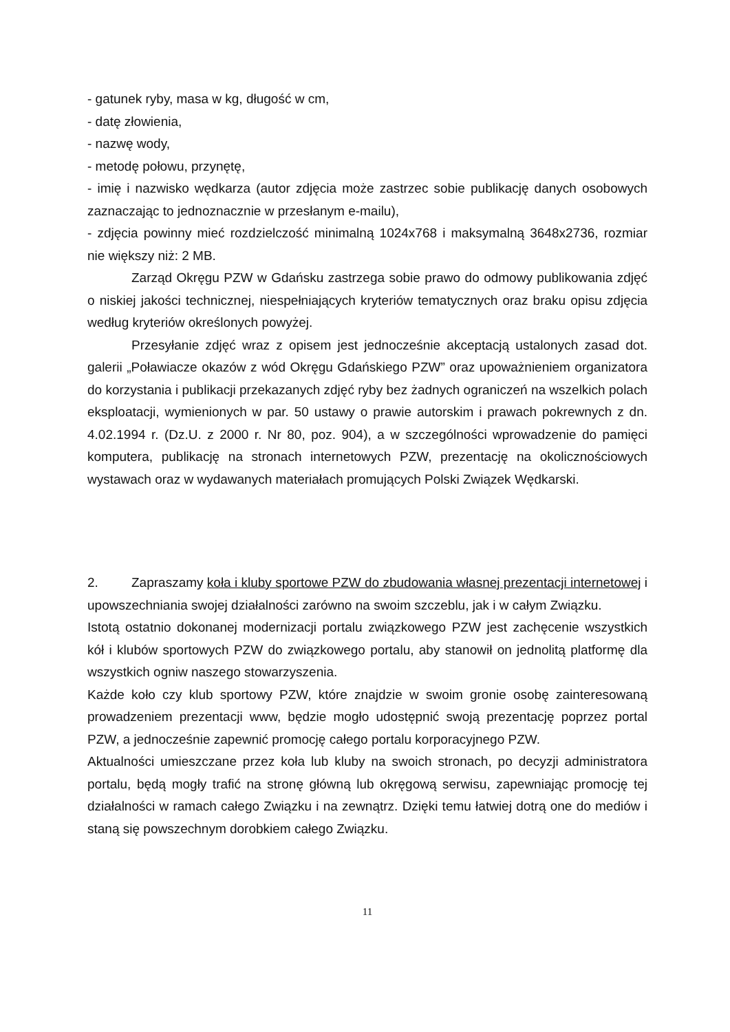- gatunek ryby, masa w kg, długość w cm,
- datę złowienia,
- nazwę wody,
- metodę połowu, przynętę,
- imię i nazwisko wędkarza (autor zdjęcia może zastrzec sobie publikację danych osobowych zaznaczając to jednoznacznie w przesłanym e-mailu),
- zdjęcia powinny mieć rozdzielczość minimalną 1024x768 i maksymalną 3648x2736, rozmiar nie większy niż: 2 MB.
Zarząd Okręgu PZW w Gdańsku zastrzega sobie prawo do odmowy publikowania zdjęć o niskiej jakości technicznej, niespełniających kryteriów tematycznych oraz braku opisu zdjęcia według kryteriów określonych powyżej.
Przesyłanie zdjęć wraz z opisem jest jednocześnie akceptacją ustalonych zasad dot. galerii „Poławiacze okazów z wód Okręgu Gdańskiego PZW” oraz upoważnieniem organizatora do korzystania i publikacji przekazanych zdjęć ryby bez żadnych ograniczeń na wszelkich polach eksploatacji, wymienionych w par. 50 ustawy o prawie autorskim i prawach pokrewnych z dn. 4.02.1994 r. (Dz.U. z 2000 r. Nr 80, poz. 904), a w szczególności wprowadzenie do pamięci komputera, publikację na stronach internetowych PZW, prezentację na okolicznościowych wystawach oraz w wydawanych materiałach promujących Polski Związek Wędkarski.
2. Zapraszamy koła i kluby sportowe PZW do zbudowania własnej prezentacji internetowej i upowszechniania swojej działalności zarówno na swoim szczeblu, jak i w całym Związku.
Istotą ostatnio dokonanej modernizacji portalu związkowego PZW jest zachęcenie wszystkich kół i klubów sportowych PZW do związkowego portalu, aby stanowił on jednolitą platformę dla wszystkich ogniw naszego stowarzyszenia.
Każde koło czy klub sportowy PZW, które znajdzie w swoim gronie osobę zainteresowaną prowadzeniem prezentacji www, będzie mogło udostępnić swoją prezentację poprzez portal PZW, a jednocześnie zapewnić promocję całego portalu korporacyjnego PZW.
Aktualności umieszczane przez koła lub kluby na swoich stronach, po decyzji administratora portalu, będą mogły trafić na stronę główną lub okręgową serwisu, zapewniając promocję tej działalności w ramach całego Związku i na zewnątrz. Dzięki temu łatwiej dotrą one do mediów i staną się powszechnym dorobkiem całego Związku.
11